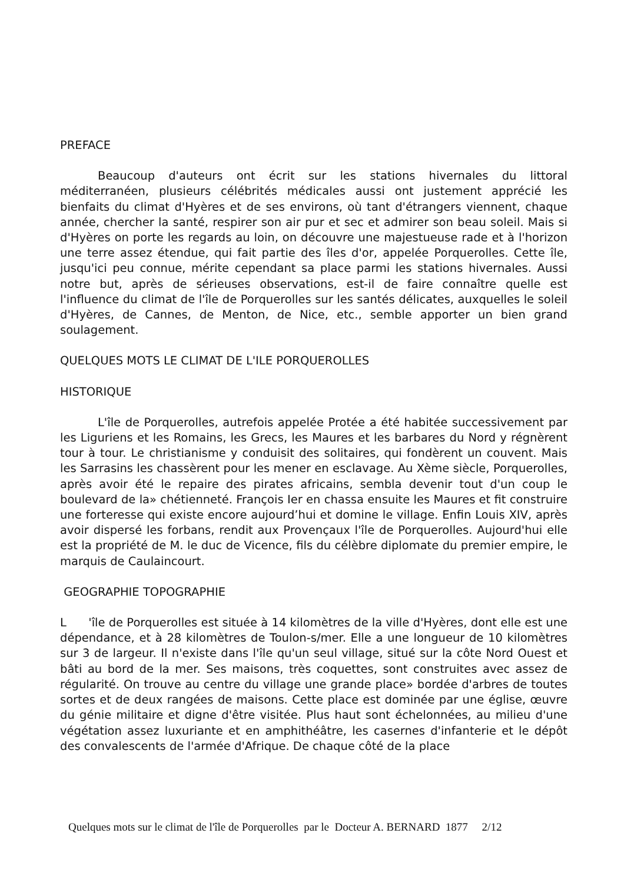PREFACE
Beaucoup d'auteurs ont écrit sur les stations hivernales du littoral méditerranéen, plusieurs célébrités médicales aussi ont justement apprécié les bienfaits du climat d'Hyères et de ses environs, où tant d'étrangers viennent, chaque année, chercher la santé, respirer son air pur et sec et admirer son beau soleil. Mais si d'Hyères on porte les regards au loin, on découvre une majestueuse rade et à l'horizon une terre assez étendue, qui fait partie des îles d'or, appelée Porquerolles. Cette île, jusqu'ici peu connue, mérite cependant sa place parmi les stations hivernales. Aussi notre but, après de sérieuses observations, est-il de faire connaître quelle est l'influence du climat de l'île de Porquerolles sur les santés délicates, auxquelles le soleil d'Hyères, de Cannes, de Menton, de Nice, etc., semble apporter un bien grand soulagement.
QUELQUES MOTS LE CLIMAT DE L'ILE PORQUEROLLES
HISTORIQUE
L'île de Porquerolles, autrefois appelée Protée a été habitée successivement par les Liguriens et les Romains, les Grecs, les Maures et les barbares du Nord y régnèrent tour à tour. Le christianisme y conduisit des solitaires, qui fondèrent un couvent. Mais les Sarrasins les chassèrent pour les mener en esclavage. Au Xème siècle, Porquerolles, après avoir été le repaire des pirates africains, sembla devenir tout d'un coup le boulevard de la» chétienneté. François Ier en chassa ensuite les Maures et fit construire une forteresse qui existe encore aujourd’hui et domine le village. Enfin Louis XIV, après avoir dispersé les forbans, rendit aux Provençaux l'île de Porquerolles. Aujourd'hui elle est la propriété de M. le duc de Vicence, fils du célèbre diplomate du premier empire, le marquis de Caulaincourt.
GEOGRAPHIE TOPOGRAPHIE
L 'île de Porquerolles est située à 14 kilomètres de la ville d'Hyères, dont elle est une dépendance, et à 28 kilomètres de Toulon-s/mer. Elle a une longueur de 10 kilomètres sur 3 de largeur. Il n'existe dans l'île qu'un seul village, situé sur la côte Nord Ouest et bâti au bord de la mer. Ses maisons, très coquettes, sont construites avec assez de régularité. On trouve au centre du village une grande place» bordée d'arbres de toutes sortes et de deux rangées de maisons. Cette place est dominée par une église, œuvre du génie militaire et digne d'être visitée. Plus haut sont échelonnées, au milieu d'une végétation assez luxuriante et en amphithéâtre, les casernes d'infanterie et le dépôt des convalescents de l'armée d'Afrique. De chaque côté de la place
Quelques mots sur le climat de l'île de Porquerolles par le Docteur A. BERNARD 1877 2/12